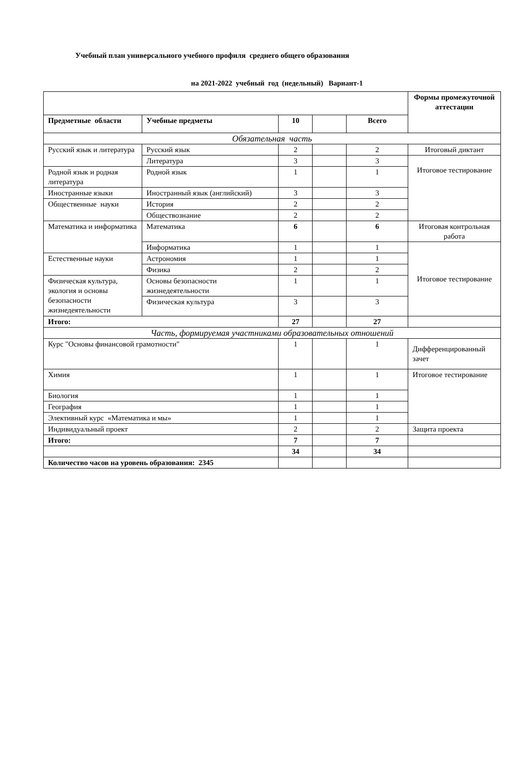Учебный план универсального учебного профиля среднего общего образования
на 2021-2022 учебный год (недельный) Вариант-1
| | | | | | Формы промежуточной аттестации |
| Предметные области | Учебные предметы | 10 | | Всего | |
| Обязательная часть | | | | | |
| Русский язык и литература | Русский язык | 2 | | 2 | Итоговый диктант |
| | Литература | 3 | | 3 | Итоговое тестирование |
| Родной язык и родная литература | Родной язык | 1 | | 1 | |
| Иностранные языки | Иностранный язык (английский) | 3 | | 3 | |
| Общественные науки | История | 2 | | 2 | |
| | Обществознание | 2 | | 2 | |
| Математика и информатика | Математика | 6 | | 6 | Итоговая контрольная работа |
| | Информатика | 1 | | 1 | Итоговое тестирование |
| Естественные науки | Астрономия | 1 | | 1 | |
| | Физика | 2 | | 2 | |
| Физическая культура, экология и основы безопасности жизнедеятельности | Основы безопасности жизнедеятельности | 1 | | 1 | |
| | Физическая культура | 3 | | 3 | |
| Итого: | | 27 | | 27 | |
| Часть, формируемая участниками образовательных отношений | | | | | |
| Курс "Основы финансовой грамотности" | | 1 | | 1 | Дифференцированный зачет |
| Химия | | 1 | | 1 | Итоговое тестирование |
| Биология | | 1 | | 1 | |
| География | | 1 | | 1 | |
| Элективный курс «Математика и мы» | | 1 | | 1 | |
| Индивидуальный проект | | 2 | | 2 | Защита проекта |
| Итого: | | 7 | | 7 | |
| | | 34 | | 34 | |
| Количество часов на уровень образования: 2345 | | | | | |